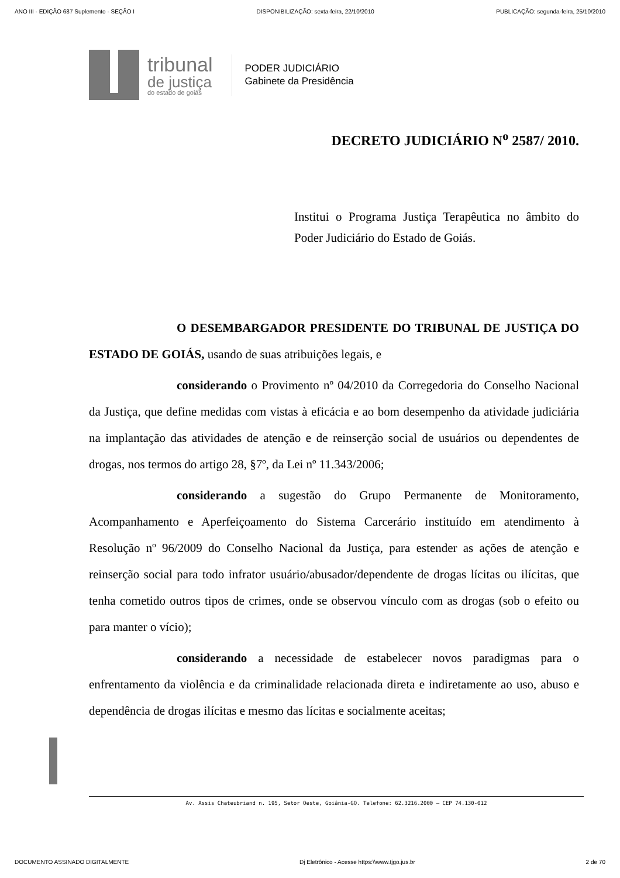ANO III - EDIÇÃO 687 Suplemento - SEÇÃO I DISPONIBILIZAÇÃO: sexta-feira, 22/10/2010 PUBLICAÇÃO: segunda-feira, 25/10/2010
tribunal
de justiça
do estado de goiás
PODER JUDICIÁRIO
Gabinete da Presidência
DECRETO JUDICIÁRIO N<sup>o</sup> 2587/ 2010.
Institui o Programa Justiça Terapêutica no âmbito do Poder Judiciário do Estado de Goiás.
O DESEMBARGADOR PRESIDENTE DO TRIBUNAL DE JUSTIÇA DO ESTADO DE GOIÁS, usando de suas atribuições legais, e
considerando o Provimento nº 04/2010 da Corregedoria do Conselho Nacional da Justiça, que define medidas com vistas à eficácia e ao bom desempenho da atividade judiciária na implantação das atividades de atenção e de reinserção social de usuários ou dependentes de drogas, nos termos do artigo 28, §7º, da Lei nº 11.343/2006;
considerando a sugestão do Grupo Permanente de Monitoramento, Acompanhamento e Aperfeiçoamento do Sistema Carcerário instituído em atendimento à Resolução nº 96/2009 do Conselho Nacional da Justiça, para estender as ações de atenção e reinserção social para todo infrator usuário/abusador/dependente de drogas lícitas ou ilícitas, que tenha cometido outros tipos de crimes, onde se observou vínculo com as drogas (sob o efeito ou para manter o vício);
considerando a necessidade de estabelecer novos paradigmas para o enfrentamento da violência e da criminalidade relacionada direta e indiretamente ao uso, abuso e dependência de drogas ilícitas e mesmo das lícitas e socialmente aceitas;
Av. Assis Chateubriand n. 195, Setor Oeste, Goiânia-GO. Telefone: 62.3216.2000 – CEP 74.130-012
DOCUMENTO ASSINADO DIGITALMENTE Dj Eletrônico - Acesse https:\\www.tjgo.jus.br 2 de 70